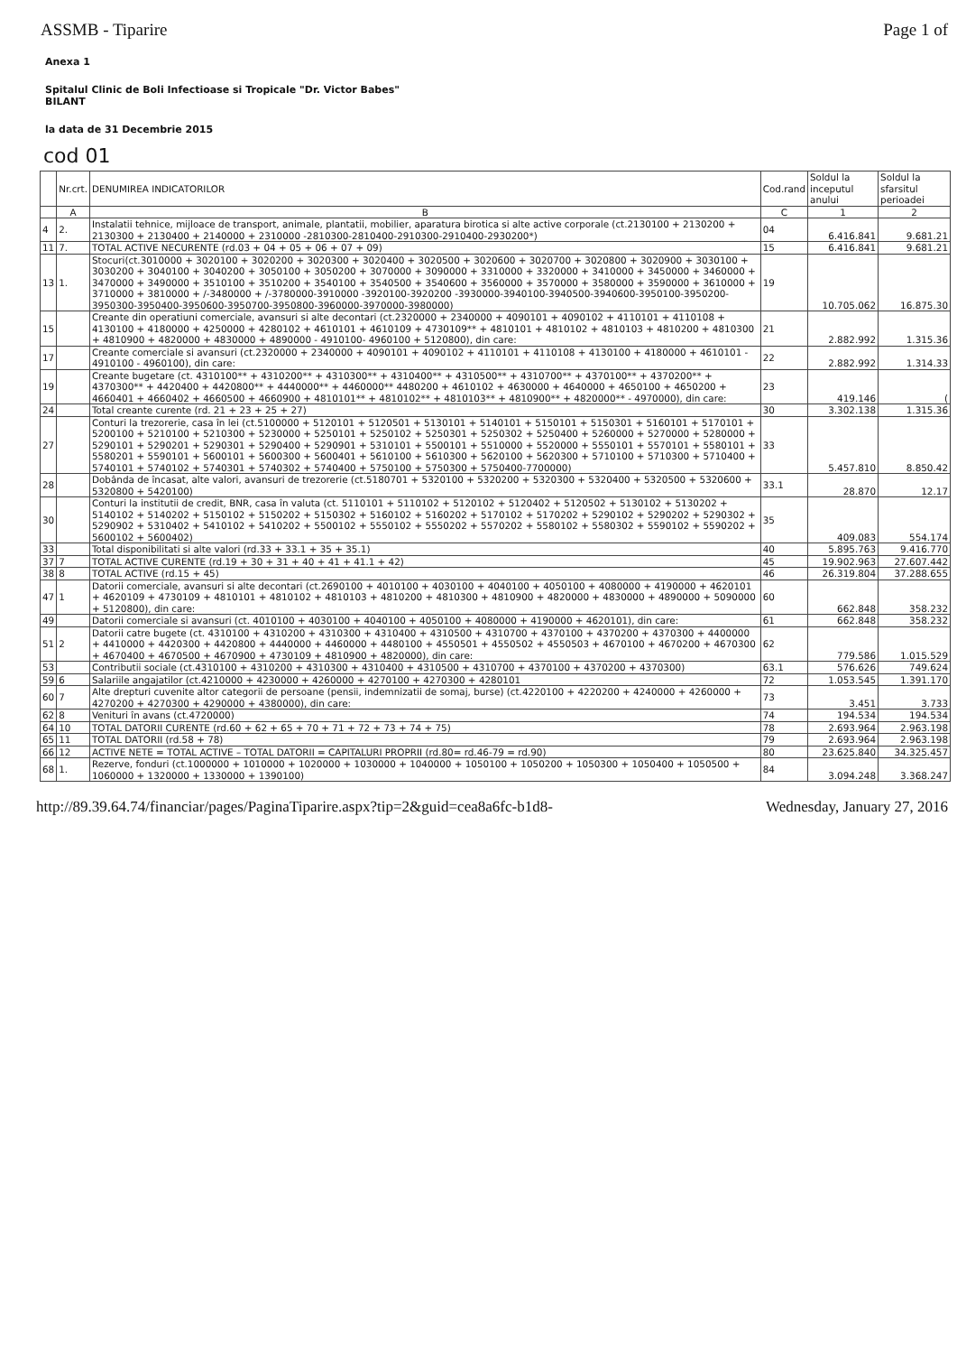ASSMB - Tiparire Page 1 of
Anexa 1
Spitalul Clinic de Boli Infectioase si Tropicale "Dr. Victor Babes"
BILANT
la data de 31 Decembrie 2015
cod 01
| | Nr.crt. | DENUMIREA INDICATORILOR | Cod.rand | Soldul la inceputul anului | Soldul la sfarsitul perioadei |
| --- | --- | --- | --- | --- | --- |
| | A | B | C | 1 | 2 |
| 4 | 2. | Instalatii tehnice, mijloace de transport, animale, plantatii, mobilier, aparatura birotica si alte active corporale (ct.2130100 + 2130200 + 2130300 + 2130400 + 2140000 + 2310000 -2810300-2810400-2910300-2910400-2930200*) | 04 | 6.416.841 | 9.681.21 |
| 11 | 7. | TOTAL ACTIVE NECURENTE (rd.03 + 04 + 05 + 06 + 07 + 09) | 15 | 6.416.841 | 9.681.21 |
| 13 | 1. | Stocuri(ct.3010000 + 3020100 + 3020200 + 3020300 + 3020400 + 3020500 + 3020600 + 3020700 + 3020800 + 3020900 + 3030100 + 3030200 + 3040100 + 3040200 + 3050100 + 3050200 + 3070000 + 3090000 + 3310000 + 3320000 + 3410000 + 3450000 + 3460000 + 3470000 + 3490000 + 3510100 + 3510200 + 3540100 + 3540500 + 3540600 + 3560000 + 3570000 + 3580000 + 3590000 + 3610000 + 3710000 + 3810000 + /-3480000 + /-3780000-3910000 -3920100-3920200 -3930000-3940100-3940500-3940600-3950100-3950200-3950300-3950400-3950600-3950700-3950800-3960000-3970000-3980000) | 19 | 10.705.062 | 16.875.30 |
| 15 | | Creante din operatiuni comerciale, avansuri si alte decontari (ct.2320000 + 2340000 + 4090101 + 4090102 + 4110101 + 4110108 + 4130100 + 4180000 + 4250000 + 4280102 + 4610101 + 4610109 + 4730109** + 4810101 + 4810102 + 4810103 + 4810200 + 4810300 + 4810900 + 4820000 + 4830000 + 4890000 - 4910100- 4960100 + 5120800), din care: | 21 | 2.882.992 | 1.315.36 |
| 17 | | Creante comerciale si avansuri (ct.2320000 + 2340000 + 4090101 + 4090102 + 4110101 + 4110108 + 4130100 + 4180000 + 4610101 - 4910100 - 4960100), din care: | 22 | 2.882.992 | 1.314.33 |
| 19 | | Creante bugetare (ct. 4310100** + 4310200** + 4310300** + 4310400** + 4310500** + 4310700** + 4370100** + 4370200** + 4370300** + 4420400 + 4420800** + 4440000** + 4460000** 4480200 + 4610102 + 4630000 + 4640000 + 4650100 + 4650200 + 4660401 + 4660402 + 4660500 + 4660900 + 4810101** + 4810102** + 4810103** + 4810900** + 4820000** - 4970000), din care: | 23 | 419.146 | ( |
| 24 | | Total creante curente (rd. 21 + 23 + 25 + 27) | 30 | 3.302.138 | 1.315.36 |
| 27 | | Conturi la trezorerie, casa în lei (ct.5100000 + 5120101 + 5120501 + 5130101 + 5140101 + 5150101 + 5150301 + 5160101 + 5170101 + 5200100 + 5210100 + 5210300 + 5230000 + 5250101 + 5250102 + 5250301 + 5250302 + 5250400 + 5260000 + 5270000 + 5280000 + 5290101 + 5290201 + 5290301 + 5290400 + 5290901 + 5310101 + 5500101 + 5510000 + 5520000 + 5550101 + 5570101 + 5580101 + 5580201 + 5590101 + 5600101 + 5600300 + 5600401 + 5610100 + 5610300 + 5620100 + 5620300 + 5710100 + 5710300 + 5710400 + 5740101 + 5740102 + 5740301 + 5740302 + 5740400 + 5750100 + 5750300 + 5750400-7700000) | 33 | 5.457.810 | 8.850.42 |
| 28 | | Dobânda de încasat, alte valori, avansuri de trezorerie (ct.5180701 + 5320100 + 5320200 + 5320300 + 5320400 + 5320500 + 5320600 + 5320800 + 5420100) | 33.1 | 28.870 | 12.17 |
| 30 | | Conturi la institutii de credit, BNR, casa în valuta (ct. 5110101 + 5110102 + 5120102 + 5120402 + 5120502 + 5130102 + 5130202 + 5140102 + 5140202 + 5150102 + 5150202 + 5150302 + 5160102 + 5160202 + 5170102 + 5170202 + 5290102 + 5290202 + 5290302 + 5290902 + 5310402 + 5410102 + 5410202 + 5500102 + 5550102 + 5550202 + 5570202 + 5580102 + 5580302 + 5590102 + 5590202 + 5600102 + 5600402) | 35 | 409.083 | 554.174 |
| 33 | | Total disponibilitati si alte valori (rd.33 + 33.1 + 35 + 35.1) | 40 | 5.895.763 | 9.416.770 |
| 37 | 7 | TOTAL ACTIVE CURENTE (rd.19 + 30 + 31 + 40 + 41 + 41.1 + 42) | 45 | 19.902.963 | 27.607.442 |
| 38 | 8 | TOTAL ACTIVE (rd.15 + 45) | 46 | 26.319.804 | 37.288.655 |
| 47 | 1 | Datorii comerciale, avansuri si alte decontari (ct.2690100 + 4010100 + 4030100 + 4040100 + 4050100 + 4080000 + 4190000 + 4620101 + 4620109 + 4730109 + 4810101 + 4810102 + 4810103 + 4810200 + 4810300 + 4810900 + 4820000 + 4830000 + 4890000 + 5090000 + 5120800), din care: | 60 | 662.848 | 358.232 |
| 49 | | Datorii comerciale si avansuri (ct. 4010100 + 4030100 + 4040100 + 4050100 + 4080000 + 4190000 + 4620101), din care: | 61 | 662.848 | 358.232 |
| 51 | 2 | Datorii catre bugete (ct. 4310100 + 4310200 + 4310300 + 4310400 + 4310500 + 4310700 + 4370100 + 4370200 + 4370300 + 4400000 + 4410000 + 4420300 + 4420800 + 4440000 + 4460000 + 4480100 + 4550501 + 4550502 + 4550503 + 4670100 + 4670200 + 4670300 + 4670400 + 4670500 + 4670900 + 4730109 + 4810900 + 4820000), din care: | 62 | 779.586 | 1.015.529 |
| 53 | | Contributii sociale (ct.4310100 + 4310200 + 4310300 + 4310400 + 4310500 + 4310700 + 4370100 + 4370200 + 4370300) | 63.1 | 576.626 | 749.624 |
| 59 | 6 | Salariile angajatilor (ct.4210000 + 4230000 + 4260000 + 4270100 + 4270300 + 4280101 | 72 | 1.053.545 | 1.391.170 |
| 60 | 7 | Alte drepturi cuvenite altor categorii de persoane (pensii, indemnizatii de somaj, burse) (ct.4220100 + 4220200 + 4240000 + 4260000 + 4270200 + 4270300 + 4290000 + 4380000), din care: | 73 | 3.451 | 3.733 |
| 62 | 8 | Venituri în avans (ct.4720000) | 74 | 194.534 | 194.534 |
| 64 | 10 | TOTAL DATORII CURENTE (rd.60 + 62 + 65 + 70 + 71 + 72 + 73 + 74 + 75) | 78 | 2.693.964 | 2.963.198 |
| 65 | 11 | TOTAL DATORII (rd.58 + 78) | 79 | 2.693.964 | 2.963.198 |
| 66 | 12 | ACTIVE NETE = TOTAL ACTIVE – TOTAL DATORII = CAPITALURI PROPRII (rd.80= rd.46-79 = rd.90) | 80 | 23.625.840 | 34.325.457 |
| 68 | 1. | Rezerve, fonduri (ct.1000000 + 1010000 + 1020000 + 1030000 + 1040000 + 1050100 + 1050200 + 1050300 + 1050400 + 1050500 + 1060000 + 1320000 + 1330000 + 1390100) | 84 | 3.094.248 | 3.368.247 |
http://89.39.64.74/financiar/pages/PaginaTiparire.aspx?tip=2&guid=cea8a6fc-b1d8- Wednesday, January 27, 2016